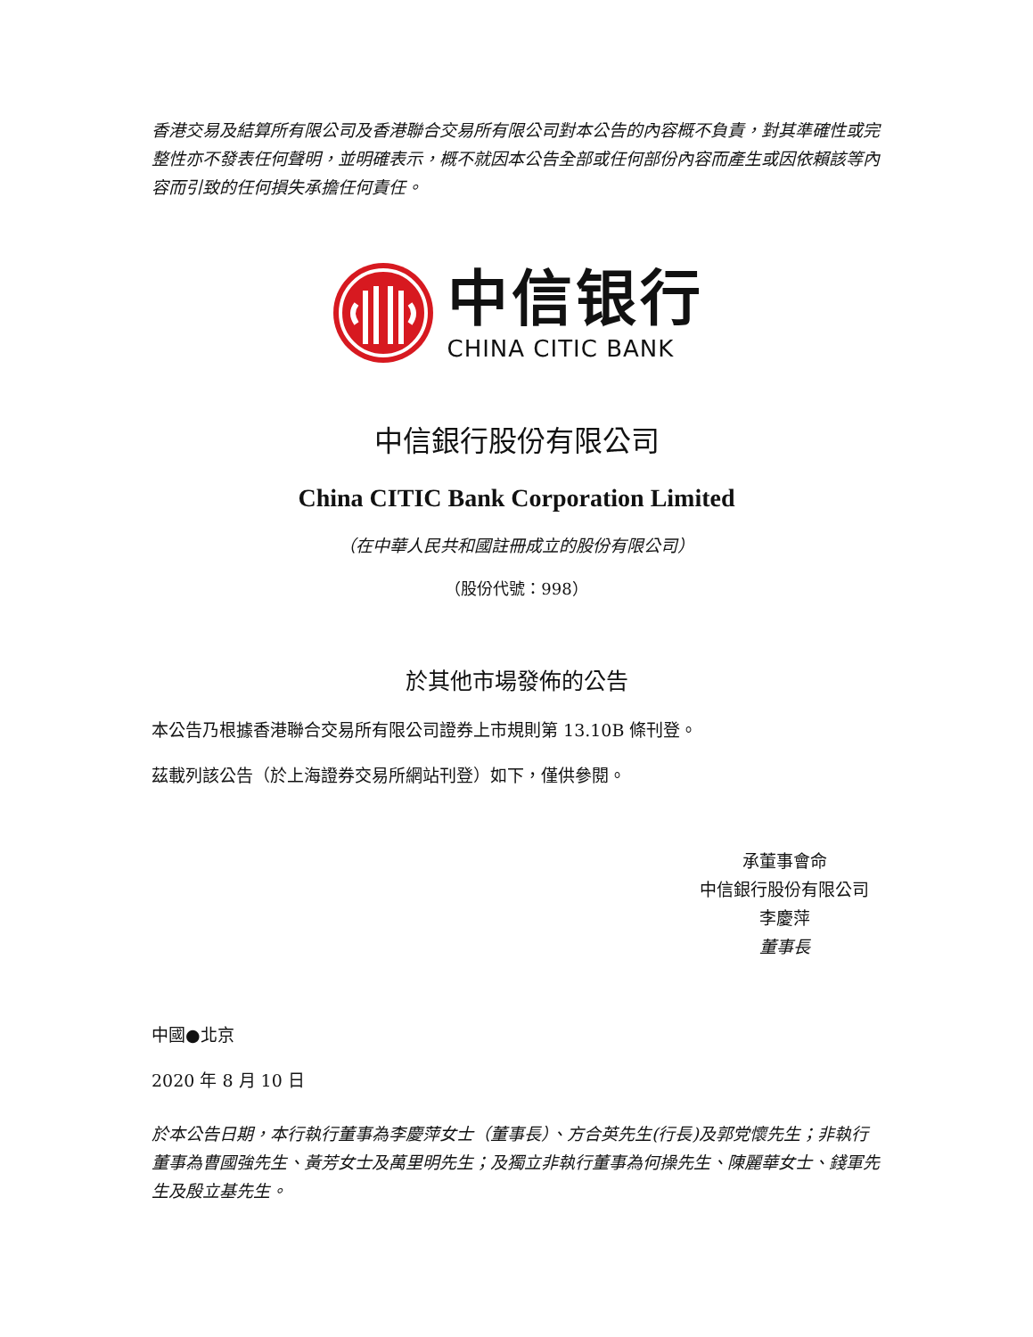香港交易及結算所有限公司及香港聯合交易所有限公司對本公告的內容概不負責，對其準確性或完整性亦不發表任何聲明，並明確表示，概不就因本公告全部或任何部份內容而產生或因依賴該等內容而引致的任何損失承擔任何責任。
中信银行
CHINA CITIC BANK
中信銀行股份有限公司
China CITIC Bank Corporation Limited
（在中華人民共和國註冊成立的股份有限公司）
（股份代號：998）
於其他市場發佈的公告
本公告乃根據香港聯合交易所有限公司證券上市規則第 13.10B 條刊登。
茲載列該公告（於上海證券交易所網站刊登）如下，僅供參閱。
承董事會命
中信銀行股份有限公司
李慶萍
董事長
中國●北京
2020 年 8 月 10 日
於本公告日期，本行執行董事為李慶萍女士（董事長）、方合英先生(行長)及郭党懷先生；非執行董事為曹國強先生、黃芳女士及萬里明先生；及獨立非執行董事為何操先生、陳麗華女士、錢軍先生及殷立基先生。